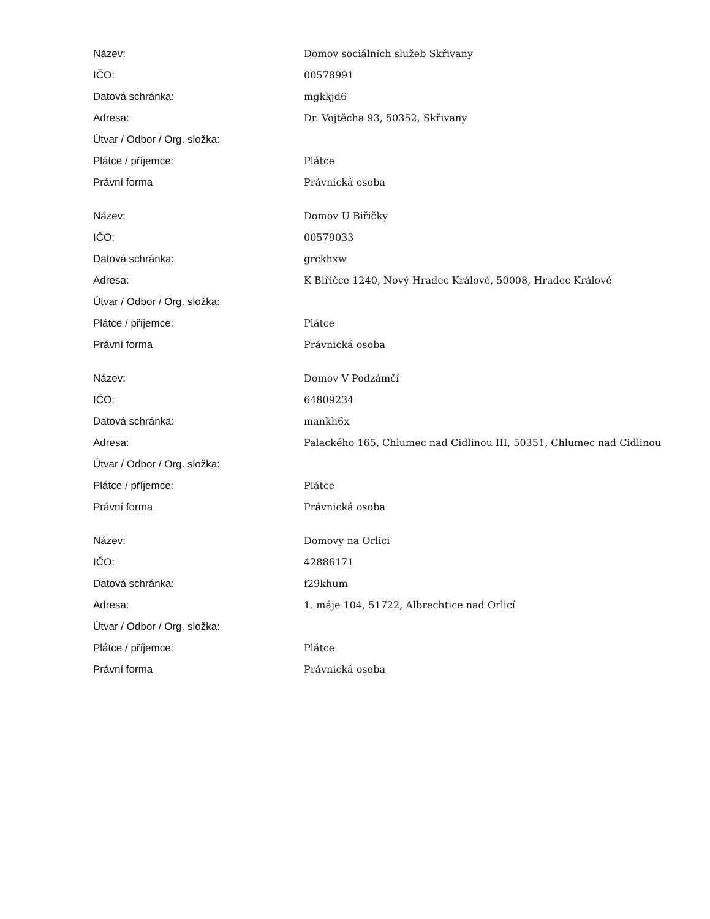| Název: | Domov sociálních služeb Skřivany |
| IČO: | 00578991 |
| Datová schránka: | mgkkjd6 |
| Adresa: | Dr. Vojtěcha 93, 50352, Skřivany |
| Útvar / Odbor / Org. složka: | |
| Plátce / příjemce: | Plátce |
| Právní forma | Právnická osoba |
| Název: | Domov U Biřičky |
| IČO: | 00579033 |
| Datová schránka: | grckhxw |
| Adresa: | K Biřičce 1240, Nový Hradec Králové, 50008, Hradec Králové |
| Útvar / Odbor / Org. složka: | |
| Plátce / příjemce: | Plátce |
| Právní forma | Právnická osoba |
| Název: | Domov V Podzámčí |
| IČO: | 64809234 |
| Datová schránka: | mankh6x |
| Adresa: | Palackého 165, Chlumec nad Cidlinou III, 50351, Chlumec nad Cidlinou |
| Útvar / Odbor / Org. složka: | |
| Plátce / příjemce: | Plátce |
| Právní forma | Právnická osoba |
| Název: | Domovy na Orlici |
| IČO: | 42886171 |
| Datová schránka: | f29khum |
| Adresa: | 1. máje 104, 51722, Albrechtice nad Orlicí |
| Útvar / Odbor / Org. složka: | |
| Plátce / příjemce: | Plátce |
| Právní forma | Právnická osoba |